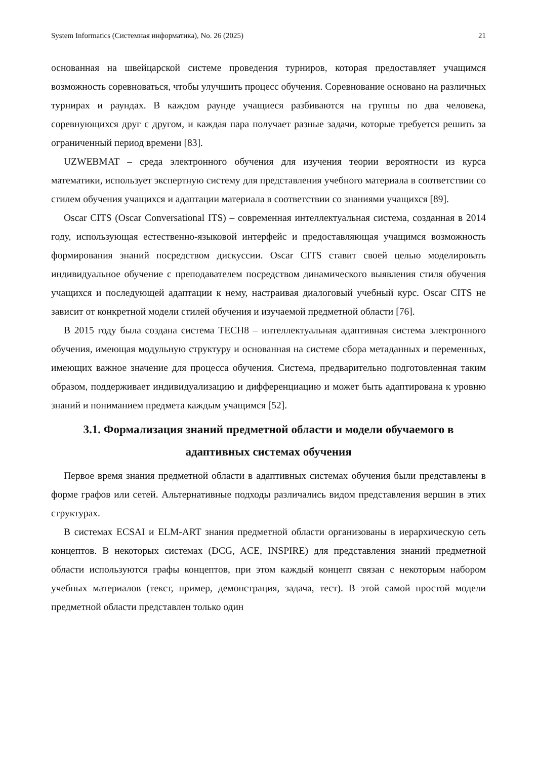System Informatics (Системная информатика), No. 26 (2025) 21
основанная на швейцарской системе проведения турниров, которая предоставляет учащимся возможность соревноваться, чтобы улучшить процесс обучения. Соревнование основано на различных турнирах и раундах. В каждом раунде учащиеся разбиваются на группы по два человека, соревнующихся друг с другом, и каждая пара получает разные задачи, которые требуется решить за ограниченный период времени [83].
UZWEBMAT – среда электронного обучения для изучения теории вероятности из курса математики, использует экспертную систему для представления учебного материала в соответствии со стилем обучения учащихся и адаптации материала в соответствии со знаниями учащихся [89].
Oscar CITS (Oscar Conversational ITS) – современная интеллектуальная система, созданная в 2014 году, использующая естественно-языковой интерфейс и предоставляющая учащимся возможность формирования знаний посредством дискуссии. Oscar CITS ставит своей целью моделировать индивидуальное обучение с преподавателем посредством динамического выявления стиля обучения учащихся и последующей адаптации к нему, настраивая диалоговый учебный курс. Oscar CITS не зависит от конкретной модели стилей обучения и изучаемой предметной области [76].
В 2015 году была создана система TECH8 – интеллектуальная адаптивная система электронного обучения, имеющая модульную структуру и основанная на системе сбора метаданных и переменных, имеющих важное значение для процесса обучения. Система, предварительно подготовленная таким образом, поддерживает индивидуализацию и дифференциацию и может быть адаптирована к уровню знаний и пониманием предмета каждым учащимся [52].
3.1. Формализация знаний предметной области и модели обучаемого в адаптивных системах обучения
Первое время знания предметной области в адаптивных системах обучения были представлены в форме графов или сетей. Альтернативные подходы различались видом представления вершин в этих структурах.
В системах ECSAI и ELM-ART знания предметной области организованы в иерархическую сеть концептов. В некоторых системах (DCG, ACE, INSPIRE) для представления знаний предметной области используются графы концептов, при этом каждый концепт связан с некоторым набором учебных материалов (текст, пример, демонстрация, задача, тест). В этой самой простой модели предметной области представлен только один